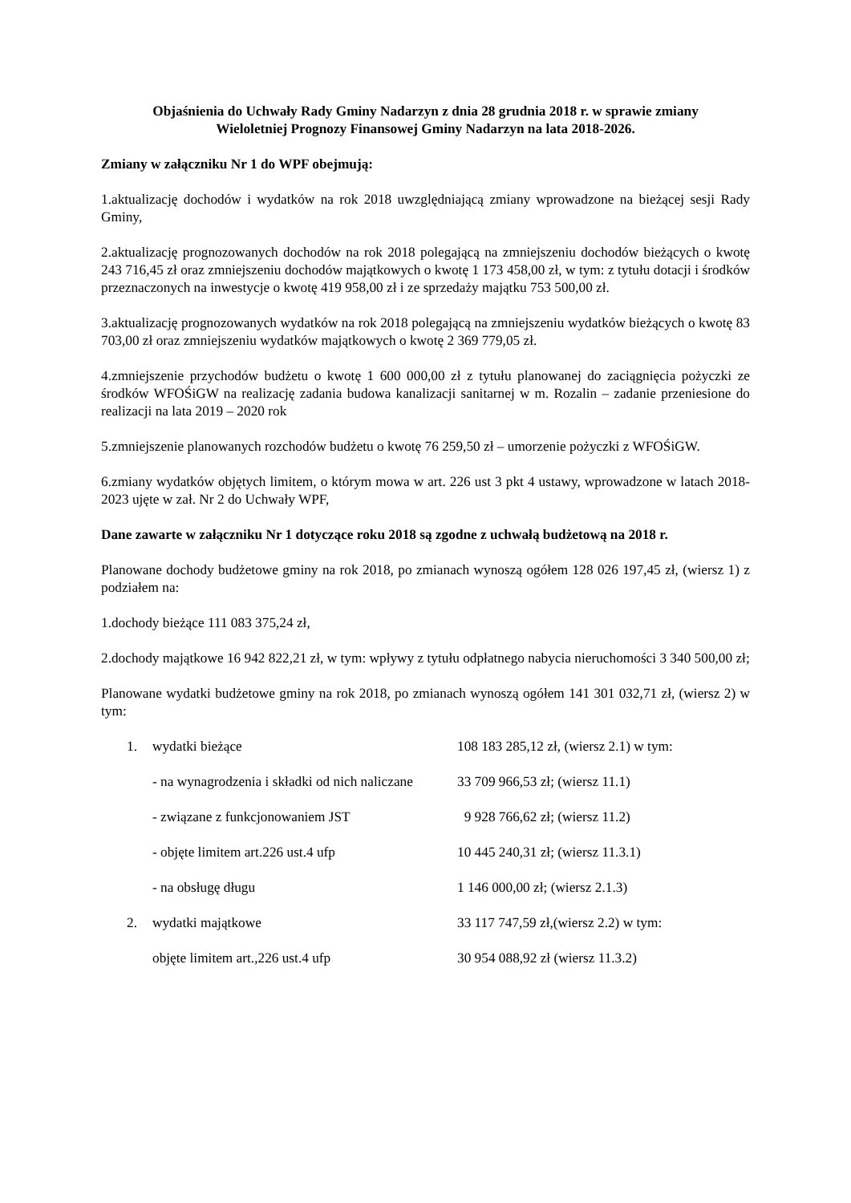Objaśnienia do Uchwały Rady Gminy Nadarzyn z dnia 28 grudnia 2018 r. w sprawie zmiany
Wieloletniej Prognozy Finansowej Gminy Nadarzyn na lata 2018-2026.
Zmiany w załączniku Nr 1 do WPF obejmują:
1.aktualizację dochodów i wydatków na rok 2018 uwzględniającą zmiany wprowadzone na bieżącej sesji Rady Gminy,
2.aktualizację prognozowanych dochodów na rok 2018 polegającą na zmniejszeniu dochodów bieżących o kwotę 243 716,45 zł oraz zmniejszeniu dochodów majątkowych o kwotę 1 173 458,00 zł, w tym: z tytułu dotacji i środków przeznaczonych na inwestycje o kwotę 419 958,00 zł i ze sprzedaży majątku 753 500,00 zł.
3.aktualizację prognozowanych wydatków na rok 2018 polegającą na zmniejszeniu wydatków bieżących o kwotę 83 703,00 zł oraz zmniejszeniu wydatków majątkowych o kwotę 2 369 779,05 zł.
4.zmniejszenie przychodów budżetu o kwotę 1 600 000,00 zł z tytułu planowanej do zaciągnięcia pożyczki ze środków WFOŚiGW na realizację zadania budowa kanalizacji sanitarnej w m. Rozalin – zadanie przeniesione do realizacji na lata 2019 – 2020 rok
5.zmniejszenie planowanych rozchodów budżetu o kwotę 76 259,50 zł – umorzenie pożyczki z WFOŚiGW.
6.zmiany wydatków objętych limitem, o którym mowa w art. 226 ust 3 pkt 4 ustawy, wprowadzone w latach 2018-2023 ujęte w zał. Nr 2 do Uchwały WPF,
Dane zawarte w załączniku Nr 1 dotyczące roku 2018 są zgodne z uchwałą budżetową na 2018 r.
Planowane dochody budżetowe gminy na rok 2018, po zmianach wynoszą ogółem 128 026 197,45 zł, (wiersz 1) z podziałem na:
1.dochody bieżące 111 083 375,24 zł,
2.dochody majątkowe 16 942 822,21 zł, w tym: wpływy z tytułu odpłatnego nabycia nieruchomości 3 340 500,00 zł;
Planowane wydatki budżetowe gminy na rok 2018, po zmianach wynoszą ogółem 141 301 032,71 zł, (wiersz 2) w tym:
1. wydatki bieżące 108 183 285,12 zł, (wiersz 2.1) w tym:
- na wynagrodzenia i składki od nich naliczane 33 709 966,53 zł; (wiersz 11.1)
- związane z funkcjonowaniem JST 9 928 766,62 zł; (wiersz 11.2)
- objęte limitem art.226 ust.4 ufp 10 445 240,31 zł; (wiersz 11.3.1)
- na obsługę długu 1 146 000,00 zł; (wiersz 2.1.3)
2. wydatki majątkowe 33 117 747,59 zł,(wiersz 2.2) w tym:
objęte limitem art.,226 ust.4 ufp 30 954 088,92 zł (wiersz 11.3.2)